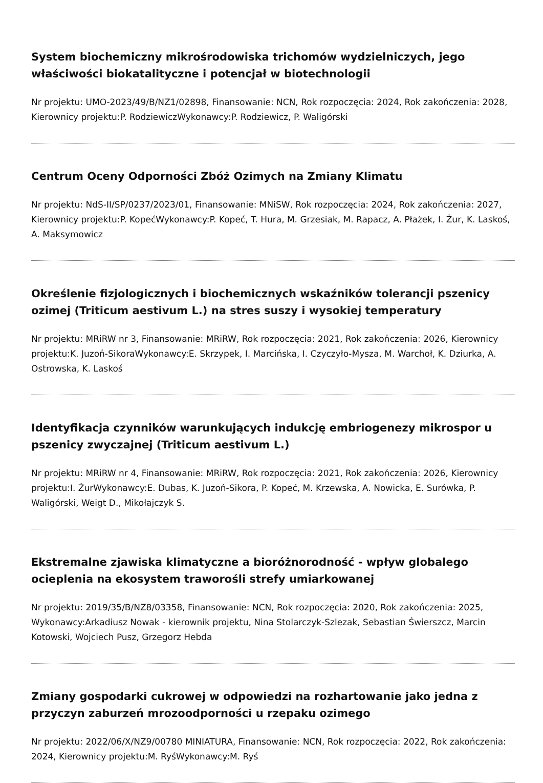System biochemiczny mikrośrodowiska trichomów wydzielniczych, jego właściwości biokatalityczne i potencjał w biotechnologii
Nr projektu: UMO-2023/49/B/NZ1/02898, Finansowanie: NCN, Rok rozpoczęcia: 2024, Rok zakończenia: 2028, Kierownicy projektu:P. RodziewiczWykonawcy:P. Rodziewicz, P. Waligórski
Centrum Oceny Odporności Zbóż Ozimych na Zmiany Klimatu
Nr projektu: NdS-II/SP/0237/2023/01, Finansowanie: MNiSW, Rok rozpoczęcia: 2024, Rok zakończenia: 2027, Kierownicy projektu:P. KopećWykonawcy:P. Kopeć, T. Hura, M. Grzesiak, M. Rapacz, A. Płażek, I. Żur, K. Laskoś, A. Maksymowicz
Określenie fizjologicznych i biochemicznych wskaźników tolerancji pszenicy ozimej (Triticum aestivum L.) na stres suszy i wysokiej temperatury
Nr projektu: MRiRW nr 3, Finansowanie: MRiRW, Rok rozpoczęcia: 2021, Rok zakończenia: 2026, Kierownicy projektu:K. Juzoń-SikoraWykonawcy:E. Skrzypek, I. Marcińska, I. Czyczyło-Mysza, M. Warchoł, K. Dziurka, A. Ostrowska, K. Laskoś
Identyfikacja czynników warunkujących indukcję embriogenezy mikrospor u pszenicy zwyczajnej (Triticum aestivum L.)
Nr projektu: MRiRW nr 4, Finansowanie: MRiRW, Rok rozpoczęcia: 2021, Rok zakończenia: 2026, Kierownicy projektu:I. ŻurWykonawcy:E. Dubas, K. Juzoń-Sikora, P. Kopeć, M. Krzewska, A. Nowicka, E. Surówka, P. Waligórski, Weigt D., Mikołajczyk S.
Ekstremalne zjawiska klimatyczne a bioróżnorodność - wpływ globalego ocieplenia na ekosystem traworośli strefy umiarkowanej
Nr projektu: 2019/35/B/NZ8/03358, Finansowanie: NCN, Rok rozpoczęcia: 2020, Rok zakończenia: 2025, Wykonawcy:Arkadiusz Nowak - kierownik projektu, Nina Stolarczyk-Szlezak, Sebastian Świerszcz, Marcin Kotowski, Wojciech Pusz, Grzegorz Hebda
Zmiany gospodarki cukrowej w odpowiedzi na rozhartowanie jako jedna z przyczyn zaburzeń mrozoodporności u rzepaku ozimego
Nr projektu: 2022/06/X/NZ9/00780 MINIATURA, Finansowanie: NCN, Rok rozpoczęcia: 2022, Rok zakończenia: 2024, Kierownicy projektu:M. RyśWykonawcy:M. Ryś